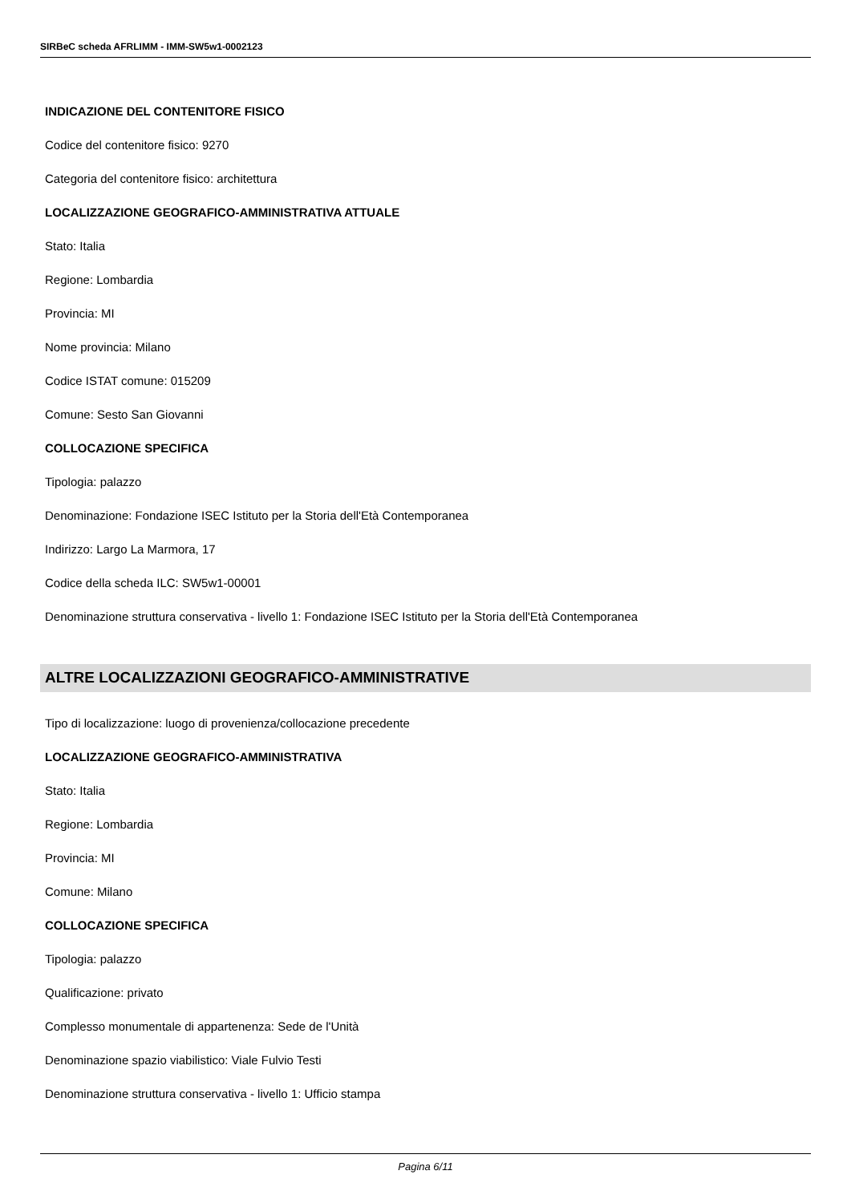SIRBeC scheda AFRLIMM - IMM-SW5w1-0002123
INDICAZIONE DEL CONTENITORE FISICO
Codice del contenitore fisico: 9270
Categoria del contenitore fisico: architettura
LOCALIZZAZIONE GEOGRAFICO-AMMINISTRATIVA ATTUALE
Stato: Italia
Regione: Lombardia
Provincia: MI
Nome provincia: Milano
Codice ISTAT comune: 015209
Comune: Sesto San Giovanni
COLLOCAZIONE SPECIFICA
Tipologia: palazzo
Denominazione: Fondazione ISEC Istituto per la Storia dell'Età Contemporanea
Indirizzo: Largo La Marmora, 17
Codice della scheda ILC: SW5w1-00001
Denominazione struttura conservativa - livello 1: Fondazione ISEC Istituto per la Storia dell'Età Contemporanea
ALTRE LOCALIZZAZIONI GEOGRAFICO-AMMINISTRATIVE
Tipo di localizzazione: luogo di provenienza/collocazione precedente
LOCALIZZAZIONE GEOGRAFICO-AMMINISTRATIVA
Stato: Italia
Regione: Lombardia
Provincia: MI
Comune: Milano
COLLOCAZIONE SPECIFICA
Tipologia: palazzo
Qualificazione: privato
Complesso monumentale di appartenenza: Sede de l'Unità
Denominazione spazio viabilistico: Viale Fulvio Testi
Denominazione struttura conservativa - livello 1: Ufficio stampa
Pagina 6/11